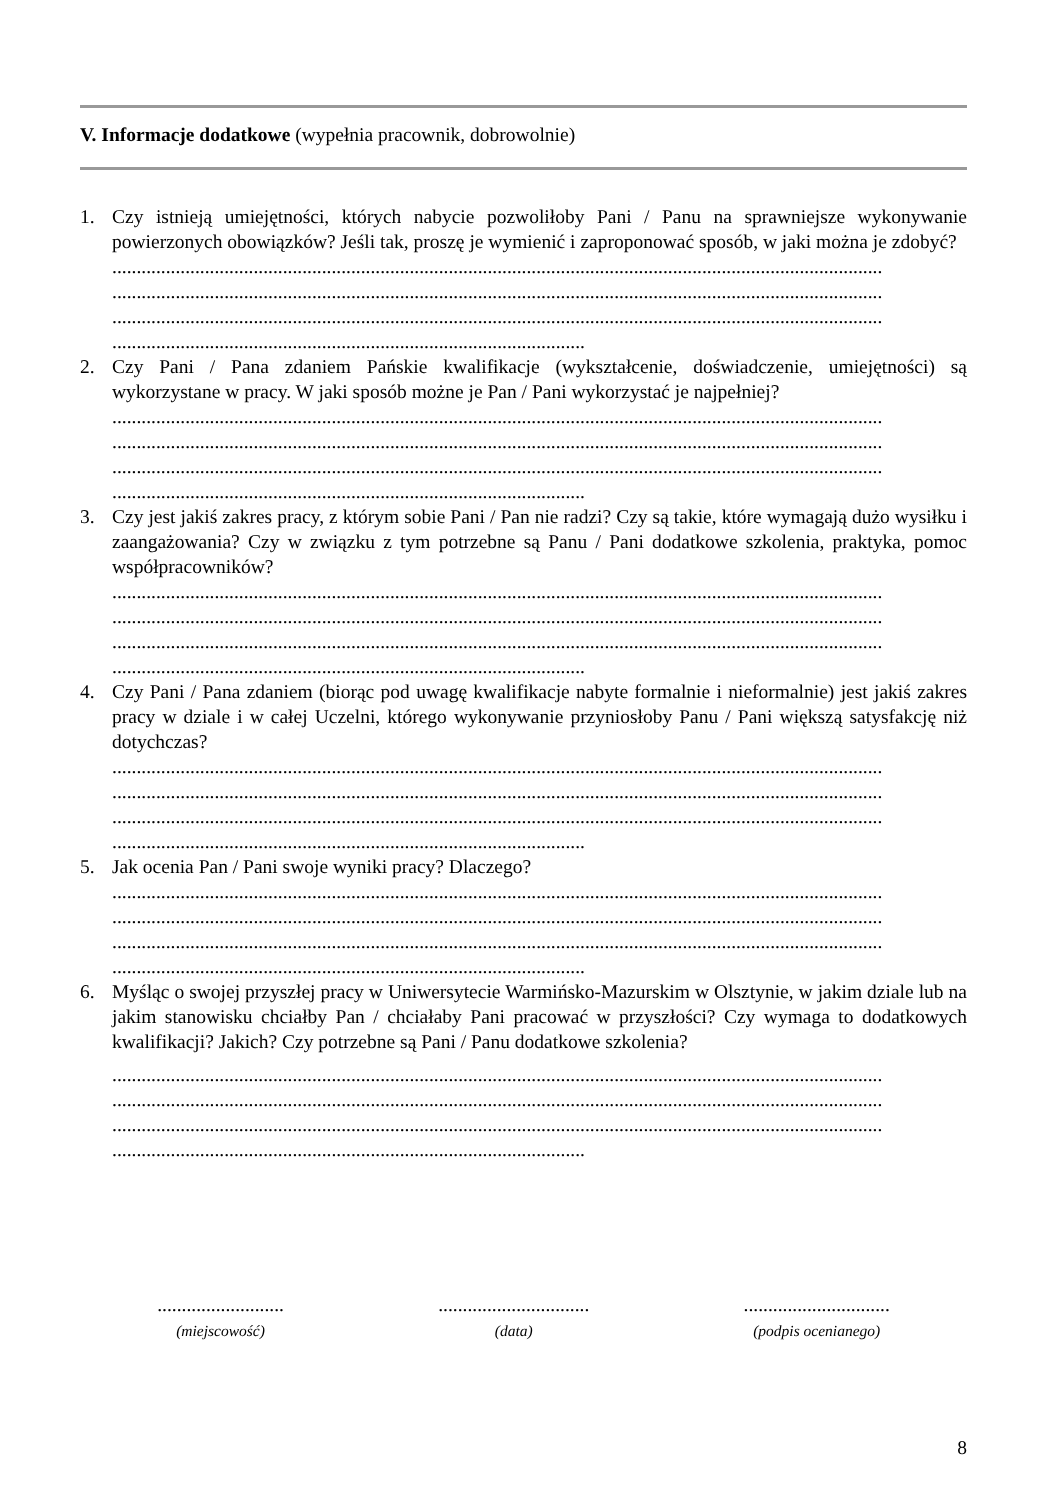V. Informacje dodatkowe (wypełnia pracownik, dobrowolnie)
1. Czy istnieją umiejętności, których nabycie pozwoliłoby Pani / Panu na sprawniejsze wykonywanie powierzonych obowiązków? Jeśli tak, proszę je wymienić i zaproponować sposób, w jaki można je zdobyć?
..............................................................................................................................................................
..............................................................................................................................................................
..............................................................................................................................................................
.................................................................................................
2. Czy Pani / Pana zdaniem Pańskie kwalifikacje (wykształcenie, doświadczenie, umiejętności) są wykorzystane w pracy. W jaki sposób możne je Pan / Pani wykorzystać je najpełniej?
..............................................................................................................................................................
..............................................................................................................................................................
..............................................................................................................................................................
.................................................................................................
3. Czy jest jakiś zakres pracy, z którym sobie Pani / Pan nie radzi? Czy są takie, które wymagają dużo wysiłku i zaangażowania? Czy w związku z tym potrzebne są Panu / Pani dodatkowe szkolenia, praktyka, pomoc współpracowników?
..............................................................................................................................................................
..............................................................................................................................................................
..............................................................................................................................................................
.................................................................................................
4. Czy Pani / Pana zdaniem (biorąc pod uwagę kwalifikacje nabyte formalnie i nieformalnie) jest jakiś zakres pracy w dziale i w całej Uczelni, którego wykonywanie przyniosłoby Panu / Pani większą satysfakcję niż dotychczas?
..............................................................................................................................................................
..............................................................................................................................................................
..............................................................................................................................................................
.................................................................................................
5. Jak ocenia Pan / Pani swoje wyniki pracy? Dlaczego?
..............................................................................................................................................................
..............................................................................................................................................................
..............................................................................................................................................................
.................................................................................................
6. Myśląc o swojej przyszłej pracy w Uniwersytecie Warmińsko-Mazurskim w Olsztynie, w jakim dziale lub na jakim stanowisku chciałby Pan / chciałaby Pani pracować w przyszłości? Czy wymaga to dodatkowych kwalifikacji? Jakich? Czy potrzebne są Pani / Panu dodatkowe szkolenia?
..............................................................................................................................................................
..............................................................................................................................................................
..............................................................................................................................................................
.................................................................................................
..........................
(miejscowość)
...............................
(data)
..............................
(podpis ocenianego)
8